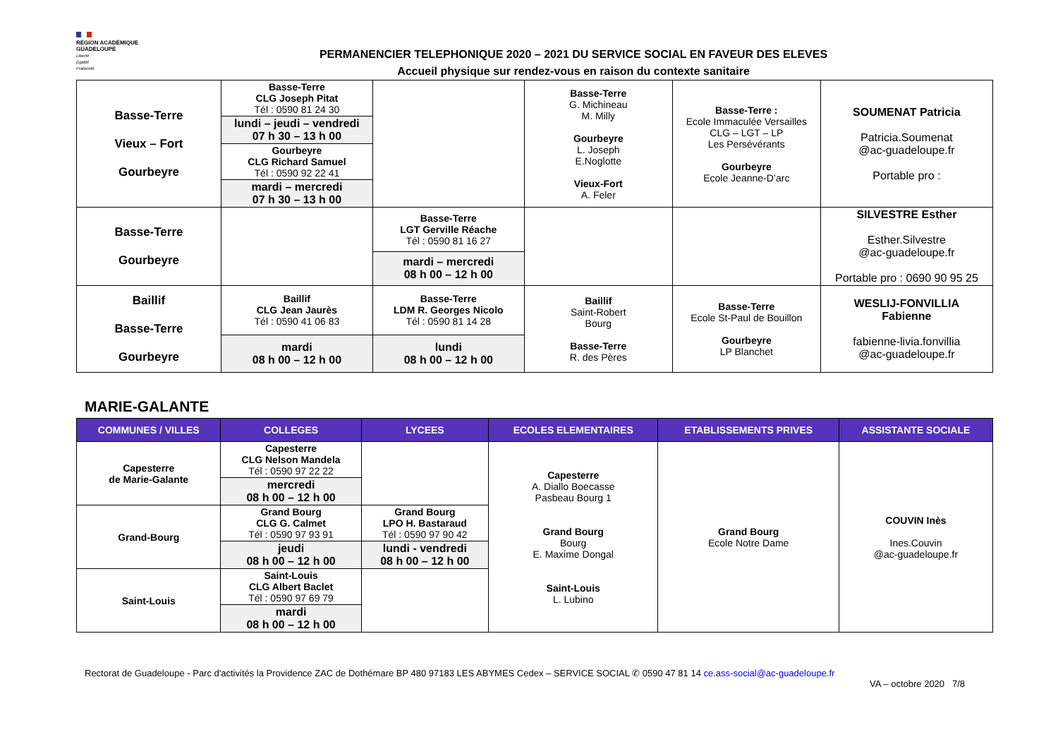RÉGION ACADÉMIQUE
GUADELOUPE
Liberté
Égalité
Fraternité
PERMANENCIER TELEPHONIQUE 2020 – 2021 DU SERVICE SOCIAL EN FAVEUR DES ELEVES
Accueil physique sur rendez-vous en raison du contexte sanitaire
| Basse-Terre Vieux – Fort Gourbeyre | Basse-Terre CLG Joseph Pitat Tél : 0590 81 24 30 | | Basse-Terre G. Michineau M. Milly Gourbeyre L. Joseph E.Noglotte Vieux-Fort A. Feler | Basse-Terre : Ecole Immaculée Versailles CLG – LGT – LP Les Persévérants Gourbeyre Ecole Jeanne-D’arc | SOUMENAT Patricia Patricia.Soumenat @ac-guadeloupe.fr Portable pro : |
| | lundi – jeudi – vendredi 07 h 30 – 13 h 00 | | | | |
| | Gourbeyre CLG Richard Samuel Tél : 0590 92 22 41 | | | | |
| | mardi – mercredi 07 h 30 – 13 h 00 | | | | |
| Basse-Terre Gourbeyre | | Basse-Terre LGT Gerville Réache Tél : 0590 81 16 27 | | | SILVESTRE Esther Esther.Silvestre @ac-guadeloupe.fr Portable pro : 0690 90 95 25 |
| | | mardi – mercredi 08 h 00 – 12 h 00 | | | |
| Baillif Basse-Terre Gourbeyre | Baillif CLG Jean Jaurès Tél : 0590 41 06 83 | Basse-Terre LDM R. Georges Nicolo Tél : 0590 81 14 28 | Baillif Saint-Robert Bourg Basse-Terre R. des Pères | Basse-Terre Ecole St-Paul de Bouillon Gourbeyre LP Blanchet | WESLIJ-FONVILLIA Fabienne fabienne-livia.fonvillia @ac-guadeloupe.fr |
| | mardi 08 h 00 – 12 h 00 | lundi 08 h 00 – 12 h 00 | | | |
MARIE-GALANTE
| COMMUNES / VILLES | COLLEGES | LYCEES | ECOLES ELEMENTAIRES | ETABLISSEMENTS PRIVES | ASSISTANTE SOCIALE |
| --- | --- | --- | --- | --- | --- |
| Capesterre de Marie-Galante | Capesterre CLG Nelson Mandela Tél : 0590 97 22 22 | | Capesterre A. Diallo Boecasse Pasbeau Bourg 1 Grand Bourg Bourg E. Maxime Dongal Saint-Louis L. Lubino | Grand Bourg Ecole Notre Dame | COUVIN Inès Ines.Couvin @ac-guadeloupe.fr |
| | mercredi 08 h 00 – 12 h 00 | | | | |
| Grand-Bourg | Grand Bourg CLG G. Calmet Tél : 0590 97 93 91 | Grand Bourg LPO H. Bastaraud Tél : 0590 97 90 42 | | | |
| | jeudi 08 h 00 – 12 h 00 | lundi - vendredi 08 h 00 – 12 h 00 | | | |
| Saint-Louis | Saint-Louis CLG Albert Baclet Tél : 0590 97 69 79 | | | | |
| | mardi 08 h 00 – 12 h 00 | | | | |
Rectorat de Guadeloupe - Parc d'activités la Providence ZAC de Dothémare BP 480 97183 LES ABYMES Cedex – SERVICE SOCIAL ✆ 0590 47 81 14 ce.ass-social@ac-guadeloupe.fr
VA – octobre 2020 7/8